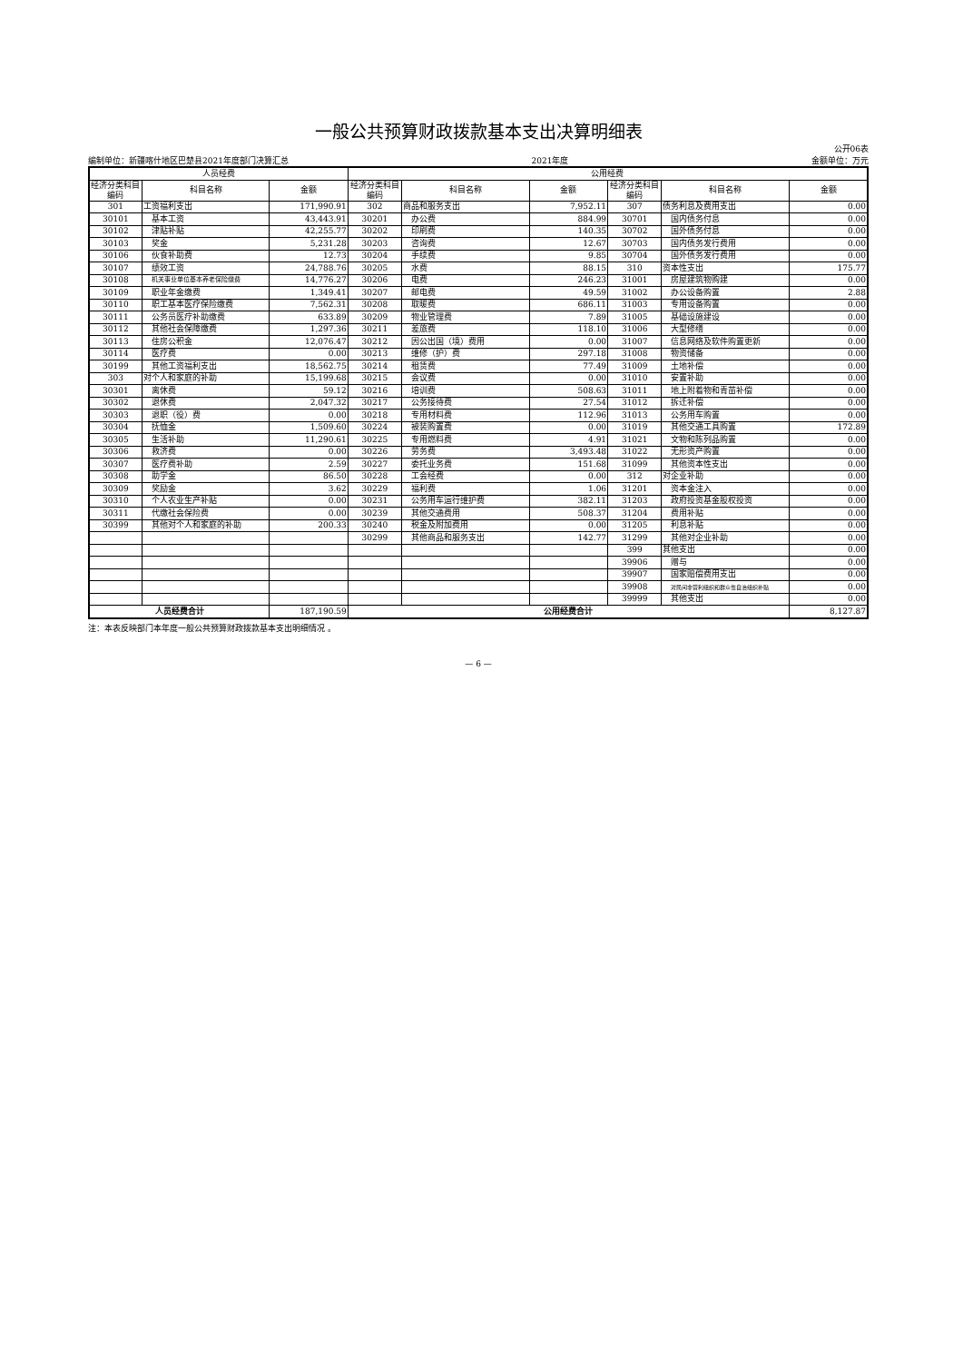一般公共预算财政拨款基本支出决算明细表
公开06表
编制单位：新疆喀什地区巴楚县2021年度部门决算汇总 2021年度 金额单位：万元
| 人员经费 | | | 公用经费 | | | | | |
| --- | --- | --- | --- | --- | --- | --- | --- | --- |
| 经济分类科目编码 | 科目名称 | 金额 | 经济分类科目编码 | 科目名称 | 金额 | 经济分类科目编码 | 科目名称 | 金额 |
| 301 | 工资福利支出 | 171,990.91 | 302 | 商品和服务支出 | 7,952.11 | 307 | 债务利息及费用支出 | 0.00 |
| 30101 | 基本工资 | 43,443.91 | 30201 | 办公费 | 884.99 | 30701 | 国内债务付息 | 0.00 |
| 30102 | 津贴补贴 | 42,255.77 | 30202 | 印刷费 | 140.35 | 30702 | 国外债务付息 | 0.00 |
| 30103 | 奖金 | 5,231.28 | 30203 | 咨询费 | 12.67 | 30703 | 国内债务发行费用 | 0.00 |
| 30106 | 伙食补助费 | 12.73 | 30204 | 手续费 | 9.85 | 30704 | 国外债务发行费用 | 0.00 |
| 30107 | 绩效工资 | 24,788.76 | 30205 | 水费 | 88.15 | 310 | 资本性支出 | 175.77 |
| 30108 | 机关事业单位基本养老保险缴费 | 14,776.27 | 30206 | 电费 | 246.23 | 31001 | 房屋建筑物购建 | 0.00 |
| 30109 | 职业年金缴费 | 1,349.41 | 30207 | 邮电费 | 49.59 | 31002 | 办公设备购置 | 2.88 |
| 30110 | 职工基本医疗保险缴费 | 7,562.31 | 30208 | 取暖费 | 686.11 | 31003 | 专用设备购置 | 0.00 |
| 30111 | 公务员医疗补助缴费 | 633.89 | 30209 | 物业管理费 | 7.89 | 31005 | 基础设施建设 | 0.00 |
| 30112 | 其他社会保障缴费 | 1,297.36 | 30211 | 差旅费 | 118.10 | 31006 | 大型修缮 | 0.00 |
| 30113 | 住房公积金 | 12,076.47 | 30212 | 因公出国（境）费用 | 0.00 | 31007 | 信息网络及软件购置更新 | 0.00 |
| 30114 | 医疗费 | 0.00 | 30213 | 维修（护）费 | 297.18 | 31008 | 物资储备 | 0.00 |
| 30199 | 其他工资福利支出 | 18,562.75 | 30214 | 租赁费 | 77.49 | 31009 | 土地补偿 | 0.00 |
| 303 | 对个人和家庭的补助 | 15,199.68 | 30215 | 会议费 | 0.00 | 31010 | 安置补助 | 0.00 |
| 30301 | 离休费 | 59.12 | 30216 | 培训费 | 508.63 | 31011 | 地上附着物和青苗补偿 | 0.00 |
| 30302 | 退休费 | 2,047.32 | 30217 | 公务接待费 | 27.54 | 31012 | 拆迁补偿 | 0.00 |
| 30303 | 退职（役）费 | 0.00 | 30218 | 专用材料费 | 112.96 | 31013 | 公务用车购置 | 0.00 |
| 30304 | 抚恤金 | 1,509.60 | 30224 | 被装购置费 | 0.00 | 31019 | 其他交通工具购置 | 172.89 |
| 30305 | 生活补助 | 11,290.61 | 30225 | 专用燃料费 | 4.91 | 31021 | 文物和陈列品购置 | 0.00 |
| 30306 | 救济费 | 0.00 | 30226 | 劳务费 | 3,493.48 | 31022 | 无形资产购置 | 0.00 |
| 30307 | 医疗费补助 | 2.59 | 30227 | 委托业务费 | 151.68 | 31099 | 其他资本性支出 | 0.00 |
| 30308 | 助学金 | 86.50 | 30228 | 工会经费 | 0.00 | 312 | 对企业补助 | 0.00 |
| 30309 | 奖励金 | 3.62 | 30229 | 福利费 | 1.06 | 31201 | 资本金注入 | 0.00 |
| 30310 | 个人农业生产补贴 | 0.00 | 30231 | 公务用车运行维护费 | 382.11 | 31203 | 政府投资基金股权投资 | 0.00 |
| 30311 | 代缴社会保险费 | 0.00 | 30239 | 其他交通费用 | 508.37 | 31204 | 费用补贴 | 0.00 |
| 30399 | 其他对个人和家庭的补助 | 200.33 | 30240 | 税金及附加费用 | 0.00 | 31205 | 利息补贴 | 0.00 |
| | | | 30299 | 其他商品和服务支出 | 142.77 | 31299 | 其他对企业补助 | 0.00 |
| | | | | | | 399 | 其他支出 | 0.00 |
| | | | | | | 39906 | 赠与 | 0.00 |
| | | | | | | 39907 | 国家赔偿费用支出 | 0.00 |
| | | | | | | 39908 | 对民间非营利组织和群众性自治组织补贴 | 0.00 |
| | | | | | | 39999 | 其他支出 | 0.00 |
| 人员经费合计 | | 187,190.59 | 公用经费合计 | | | | | 8,127.87 |
注：本表反映部门本年度一般公共预算财政拨款基本支出明细情况 。
— 6 —